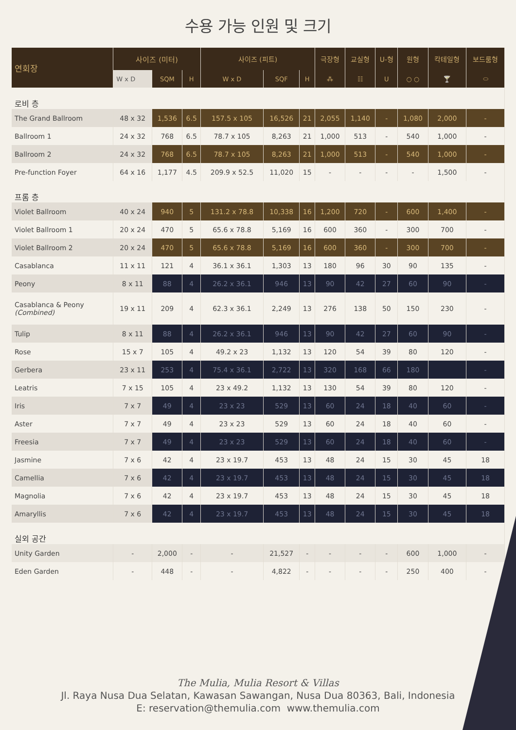수용 가능 인원 및 크기
| 연회장 | 사이즈 (미터) | | | 사이즈 (피트) | | | 극장형 | 교실형 | U-형 | 원형 | 칵테일형 | 보드룸형 |
| --- | --- | --- | --- | --- | --- | --- | --- | --- | --- | --- | --- | --- |
| | W x D | SQM | H | W x D | SQF | H | ⁂ | ☷ | U | ○ ○ | 🍸 | ⬭ |
| 로비 층 | | | | | | | | | | | | |
| The Grand Ballroom | 48 x 32 | 1,536 | 6.5 | 157.5 x 105 | 16,526 | 21 | 2,055 | 1,140 | - | 1,080 | 2,000 | - |
| Ballroom 1 | 24 x 32 | 768 | 6.5 | 78.7 x 105 | 8,263 | 21 | 1,000 | 513 | - | 540 | 1,000 | - |
| Ballroom 2 | 24 x 32 | 768 | 6.5 | 78.7 x 105 | 8,263 | 21 | 1,000 | 513 | - | 540 | 1,000 | - |
| Pre-function Foyer | 64 x 16 | 1,177 | 4.5 | 209.9 x 52.5 | 11,020 | 15 | - | - | - | - | 1,500 | - |
| 프롬 층 | | | | | | | | | | | | |
| Violet Ballroom | 40 x 24 | 940 | 5 | 131.2 x 78.8 | 10,338 | 16 | 1,200 | 720 | - | 600 | 1,400 | - |
| Violet Ballroom 1 | 20 x 24 | 470 | 5 | 65.6 x 78.8 | 5,169 | 16 | 600 | 360 | - | 300 | 700 | - |
| Violet Ballroom 2 | 20 x 24 | 470 | 5 | 65.6 x 78.8 | 5,169 | 16 | 600 | 360 | - | 300 | 700 | - |
| Casablanca | 11 x 11 | 121 | 4 | 36.1 x 36.1 | 1,303 | 13 | 180 | 96 | 30 | 90 | 135 | - |
| Peony | 8 x 11 | 88 | 4 | 26.2 x 36.1 | 946 | 13 | 90 | 42 | 27 | 60 | 90 | - |
| Casablanca & Peony (Combined) | 19 x 11 | 209 | 4 | 62.3 x 36.1 | 2,249 | 13 | 276 | 138 | 50 | 150 | 230 | - |
| Tulip | 8 x 11 | 88 | 4 | 26.2 x 36.1 | 946 | 13 | 90 | 42 | 27 | 60 | 90 | - |
| Rose | 15 x 7 | 105 | 4 | 49.2 x 23 | 1,132 | 13 | 120 | 54 | 39 | 80 | 120 | - |
| Gerbera | 23 x 11 | 253 | 4 | 75.4 x 36.1 | 2,722 | 13 | 320 | 168 | 66 | 180 | | - |
| Leatris | 7 x 15 | 105 | 4 | 23 x 49.2 | 1,132 | 13 | 130 | 54 | 39 | 80 | 120 | - |
| Iris | 7 x 7 | 49 | 4 | 23 x 23 | 529 | 13 | 60 | 24 | 18 | 40 | 60 | - |
| Aster | 7 x 7 | 49 | 4 | 23 x 23 | 529 | 13 | 60 | 24 | 18 | 40 | 60 | - |
| Freesia | 7 x 7 | 49 | 4 | 23 x 23 | 529 | 13 | 60 | 24 | 18 | 40 | 60 | - |
| Jasmine | 7 x 6 | 42 | 4 | 23 x 19.7 | 453 | 13 | 48 | 24 | 15 | 30 | 45 | 18 |
| Camellia | 7 x 6 | 42 | 4 | 23 x 19.7 | 453 | 13 | 48 | 24 | 15 | 30 | 45 | 18 |
| Magnolia | 7 x 6 | 42 | 4 | 23 x 19.7 | 453 | 13 | 48 | 24 | 15 | 30 | 45 | 18 |
| Amaryllis | 7 x 6 | 42 | 4 | 23 x 19.7 | 453 | 13 | 48 | 24 | 15 | 30 | 45 | 18 |
| 실외 공간 | | | | | | | | | | | | |
| Unity Garden | - | 2,000 | - | - | 21,527 | - | - | - | - | 600 | 1,000 | - |
| Eden Garden | - | 448 | - | - | 4,822 | - | - | - | - | 250 | 400 | - |
The Mulia, Mulia Resort & Villas
Jl. Raya Nusa Dua Selatan, Kawasan Sawangan, Nusa Dua 80363, Bali, Indonesia
E: reservation@themulia.com www.themulia.com